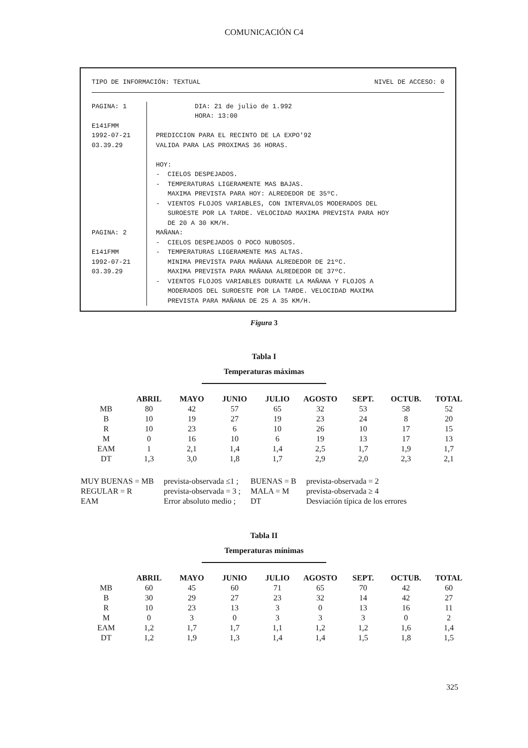COMUNICACIÓN C4
TIPO DE INFORMACIÓN: TEXTUAL NIVEL DE ACCESO: 0
PAGINA: 1 E141FMM 1992-07-21 03.39.29
DIA: 21 de julio de 1.992 HORA: 13:00 PREDICCION PARA EL RECINTO DE LA EXPO'92 VALIDA PARA LAS PROXIMAS 36 HORAS. HOY: - CIELOS DESPEJADOS. - TEMPERATURAS LIGERAMENTE MAS BAJAS. MAXIMA PREVISTA PARA HOY: ALREDEDOR DE 35ºC. - VIENTOS FLOJOS VARIABLES, CON INTERVALOS MODERADOS DEL SUROESTE POR LA TARDE. VELOCIDAD MAXIMA PREVISTA PARA HOY DE 20 A 30 KM/H.
PAGINA: 2 E141FMM 1992-07-21 03.39.29
MAÑANA: - CIELOS DESPEJADOS O POCO NUBOSOS. - TEMPERATURAS LIGERAMENTE MAS ALTAS. MINIMA PREVISTA PARA MAÑANA ALREDEDOR DE 21ºC. MAXIMA PREVISTA PARA MAÑANA ALREDEDOR DE 37ºC. - VIENTOS FLOJOS VARIABLES DURANTE LA MAÑANA Y FLOJOS A MODERADOS DEL SUROESTE POR LA TARDE. VELOCIDAD MAXIMA PREVISTA PARA MAÑANA DE 25 A 35 KM/H.
Figura 3
Tabla I
Temperaturas máximas
| | ABRIL | MAYO | JUNIO | JULIO | AGOSTO | SEPT. | OCTUB. | TOTAL |
| --- | --- | --- | --- | --- | --- | --- | --- | --- |
| MB | 80 | 42 | 57 | 65 | 32 | 53 | 58 | 52 |
| B | 10 | 19 | 27 | 19 | 23 | 24 | 8 | 20 |
| R | 10 | 23 | 6 | 10 | 26 | 10 | 17 | 15 |
| M | 0 | 16 | 10 | 6 | 19 | 13 | 17 | 13 |
| EAM | 1 | 2,1 | 1,4 | 1,4 | 2,5 | 1,7 | 1,9 | 1,7 |
| DT | 1,3 | 3,0 | 1,8 | 1,7 | 2,9 | 2,0 | 2,3 | 2,1 |
| MUY BUENAS = MB | prevista-observada ≤1 ; | BUENAS = B | prevista-observada = 2 |
| REGULAR = R | prevista-observada = 3 ; | MALA = M | prevista-observada ≥ 4 |
| EAM | Error absoluto medio ; | DT | Desviación típica de los errores |
Tabla II
Temperaturas mínimas
| | ABRIL | MAYO | JUNIO | JULIO | AGOSTO | SEPT. | OCTUB. | TOTAL |
| --- | --- | --- | --- | --- | --- | --- | --- | --- |
| MB | 60 | 45 | 60 | 71 | 65 | 70 | 42 | 60 |
| B | 30 | 29 | 27 | 23 | 32 | 14 | 42 | 27 |
| R | 10 | 23 | 13 | 3 | 0 | 13 | 16 | 11 |
| M | 0 | 3 | 0 | 3 | 3 | 3 | 0 | 2 |
| EAM | 1,2 | 1,7 | 1,7 | 1,1 | 1,2 | 1,2 | 1,6 | 1,4 |
| DT | 1,2 | 1,9 | 1,3 | 1,4 | 1,4 | 1,5 | 1,8 | 1,5 |
325